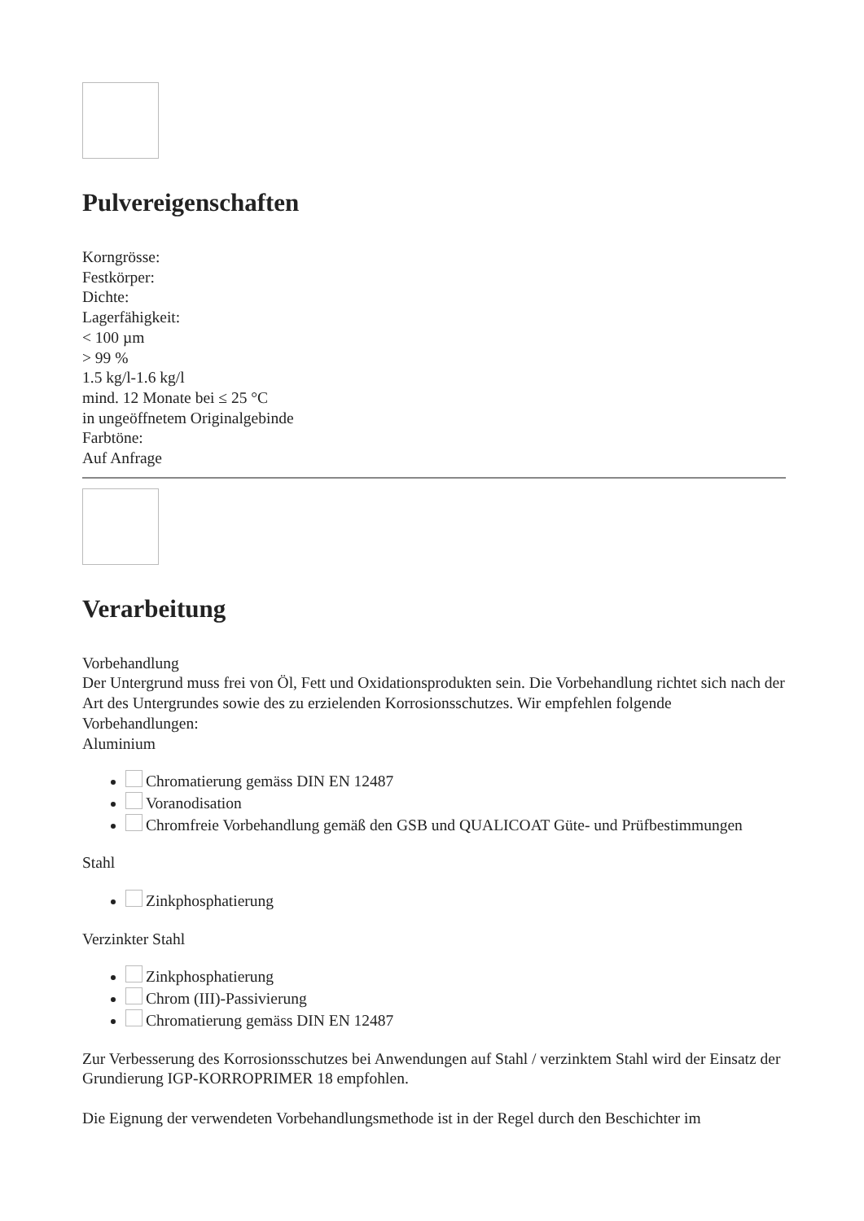Pulvereigenschaften
Korngrösse:
Festkörper:
Dichte:
Lagerfähigkeit:
< 100 µm
> 99 %
1.5 kg/l-1.6 kg/l
mind. 12 Monate bei ≤ 25 °C
in ungeöffnetem Originalgebinde
Farbtöne:
Auf Anfrage
Verarbeitung
Vorbehandlung
Der Untergrund muss frei von Öl, Fett und Oxidationsprodukten sein. Die Vorbehandlung richtet sich nach der Art des Untergrundes sowie des zu erzielenden Korrosionsschutzes. Wir empfehlen folgende Vorbehandlungen:
Aluminium
Chromatierung gemäss DIN EN 12487
Voranodisation
Chromfreie Vorbehandlung gemäß den GSB und QUALICOAT Güte- und Prüfbestimmungen
Stahl
Zinkphosphatierung
Verzinkter Stahl
Zinkphosphatierung
Chrom (III)-Passivierung
Chromatierung gemäss DIN EN 12487
Zur Verbesserung des Korrosionsschutzes bei Anwendungen auf Stahl / verzinktem Stahl wird der Einsatz der Grundierung IGP-KORROPRIMER 18 empfohlen.
Die Eignung der verwendeten Vorbehandlungsmethode ist in der Regel durch den Beschichter im